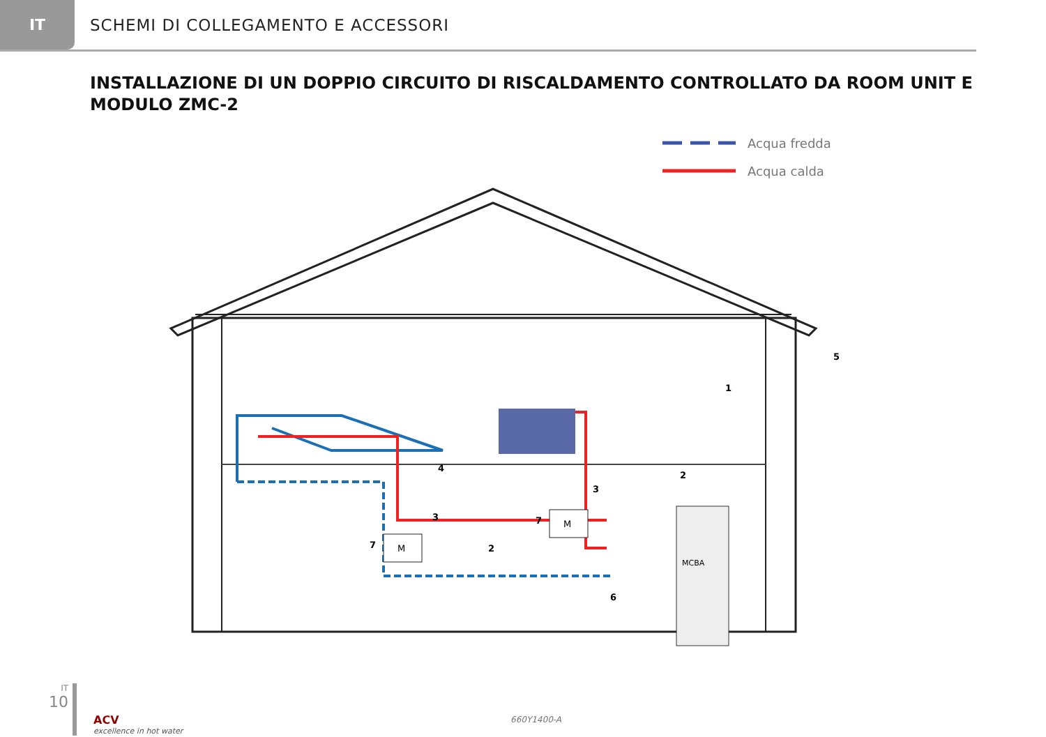IT
SCHEMI DI COLLEGAMENTO E ACCESSORI
INSTALLAZIONE DI UN DOPPIO CIRCUITO DI RISCALDAMENTO CONTROLLATO DA ROOM UNIT E MODULO ZMC-2
Acqua fredda
Acqua calda
MCBA
M
M
1
2
2
3
3
4
5
6
7
7
IT
10
ACV
excellence in hot water
660Y1400-A